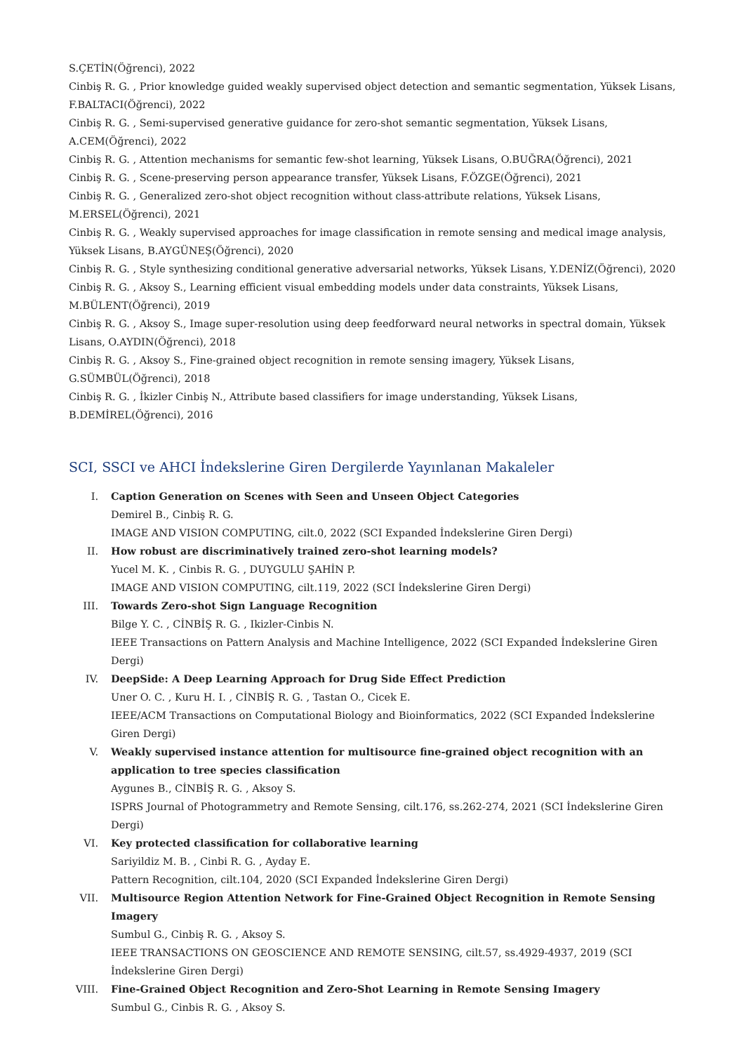S.ÇETİN(Öğrenci), 2022
Cinbiş R. G. , Prior knowledge guided weakly supervised object detection and semantic segmentation, Yüksek Lisans, F.BALTACI(Öğrenci), 2022
Cinbiş R. G. , Semi-supervised generative guidance for zero-shot semantic segmentation, Yüksek Lisans, A.CEM(Öğrenci), 2022
Cinbiş R. G. , Attention mechanisms for semantic few-shot learning, Yüksek Lisans, O.BUĞRA(Öğrenci), 2021
Cinbiş R. G. , Scene-preserving person appearance transfer, Yüksek Lisans, F.ÖZGE(Öğrenci), 2021
Cinbiş R. G. , Generalized zero-shot object recognition without class-attribute relations, Yüksek Lisans, M.ERSEL(Öğrenci), 2021
Cinbiş R. G. , Weakly supervised approaches for image classification in remote sensing and medical image analysis, Yüksek Lisans, B.AYGÜNEŞ(Öğrenci), 2020
Cinbiş R. G. , Style synthesizing conditional generative adversarial networks, Yüksek Lisans, Y.DENİZ(Öğrenci), 2020
Cinbiş R. G. , Aksoy S., Learning efficient visual embedding models under data constraints, Yüksek Lisans, M.BÜLENT(Öğrenci), 2019
Cinbiş R. G. , Aksoy S., Image super-resolution using deep feedforward neural networks in spectral domain, Yüksek Lisans, O.AYDIN(Öğrenci), 2018
Cinbiş R. G. , Aksoy S., Fine-grained object recognition in remote sensing imagery, Yüksek Lisans, G.SÜMBÜL(Öğrenci), 2018
Cinbiş R. G. , İkizler Cinbiş N., Attribute based classifiers for image understanding, Yüksek Lisans, B.DEMİREL(Öğrenci), 2016
SCI, SSCI ve AHCI İndekslerine Giren Dergilerde Yayınlanan Makaleler
I. Caption Generation on Scenes with Seen and Unseen Object Categories
Demirel B., Cinbiş R. G.
IMAGE AND VISION COMPUTING, cilt.0, 2022 (SCI Expanded İndekslerine Giren Dergi)
II. How robust are discriminatively trained zero-shot learning models?
Yucel M. K. , Cinbis R. G. , DUYGULU ŞAHİN P.
IMAGE AND VISION COMPUTING, cilt.119, 2022 (SCI İndekslerine Giren Dergi)
III. Towards Zero-shot Sign Language Recognition
Bilge Y. C. , CİNBİŞ R. G. , Ikizler-Cinbis N.
IEEE Transactions on Pattern Analysis and Machine Intelligence, 2022 (SCI Expanded İndekslerine Giren Dergi)
IV. DeepSide: A Deep Learning Approach for Drug Side Effect Prediction
Uner O. C. , Kuru H. I. , CİNBİŞ R. G. , Tastan O., Cicek E.
IEEE/ACM Transactions on Computational Biology and Bioinformatics, 2022 (SCI Expanded İndekslerine Giren Dergi)
V. Weakly supervised instance attention for multisource fine-grained object recognition with an application to tree species classification
Aygunes B., CİNBİŞ R. G. , Aksoy S.
ISPRS Journal of Photogrammetry and Remote Sensing, cilt.176, ss.262-274, 2021 (SCI İndekslerine Giren Dergi)
VI. Key protected classification for collaborative learning
Sariyildiz M. B. , Cinbi R. G. , Ayday E.
Pattern Recognition, cilt.104, 2020 (SCI Expanded İndekslerine Giren Dergi)
VII. Multisource Region Attention Network for Fine-Grained Object Recognition in Remote Sensing Imagery
Sumbul G., Cinbiş R. G. , Aksoy S.
IEEE TRANSACTIONS ON GEOSCIENCE AND REMOTE SENSING, cilt.57, ss.4929-4937, 2019 (SCI İndekslerine Giren Dergi)
VIII.
Fine-Grained Object Recognition and Zero-Shot Learning in Remote Sensing Imagery
Sumbul G., Cinbis R. G. , Aksoy S.